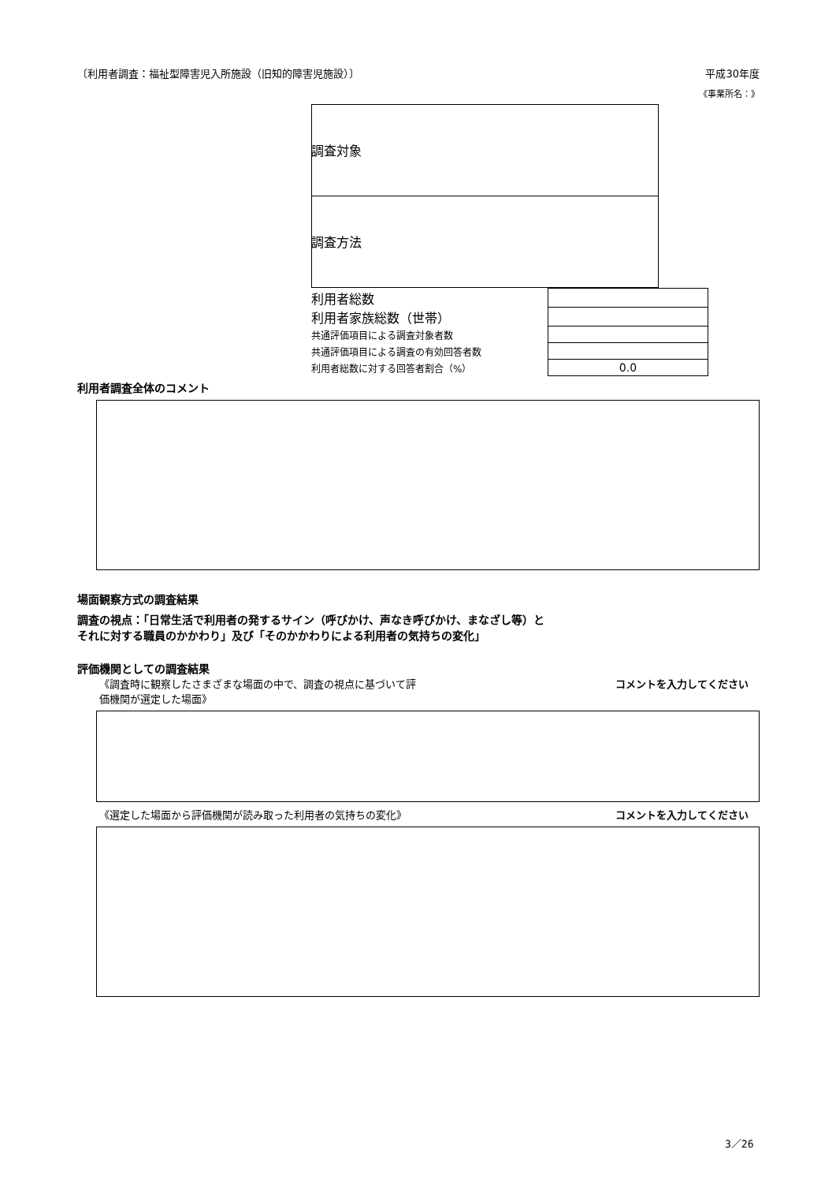〔利用者調査：福祉型障害児入所施設（旧知的障害児施設）〕 平成30年度
《事業所名：》
調査対象
調査方法
| 利用者総数 | |
| 利用者家族総数（世帯） | |
| 共通評価項目による調査対象者数 | |
| 共通評価項目による調査の有効回答者数 | |
| 利用者総数に対する回答者割合（%） | 0.0 |
利用者調査全体のコメント
場面観察方式の調査結果
調査の視点：「日常生活で利用者の発するサイン（呼びかけ、声なき呼びかけ、まなざし等）と
それに対する職員のかかわり」及び「そのかかわりによる利用者の気持ちの変化」
評価機関としての調査結果
《調査時に観察したさまざまな場面の中で、調査の視点に基づいて評
価機関が選定した場面》 コメントを入力してください
《選定した場面から評価機関が読み取った利用者の気持ちの変化》 コメントを入力してください
3／26